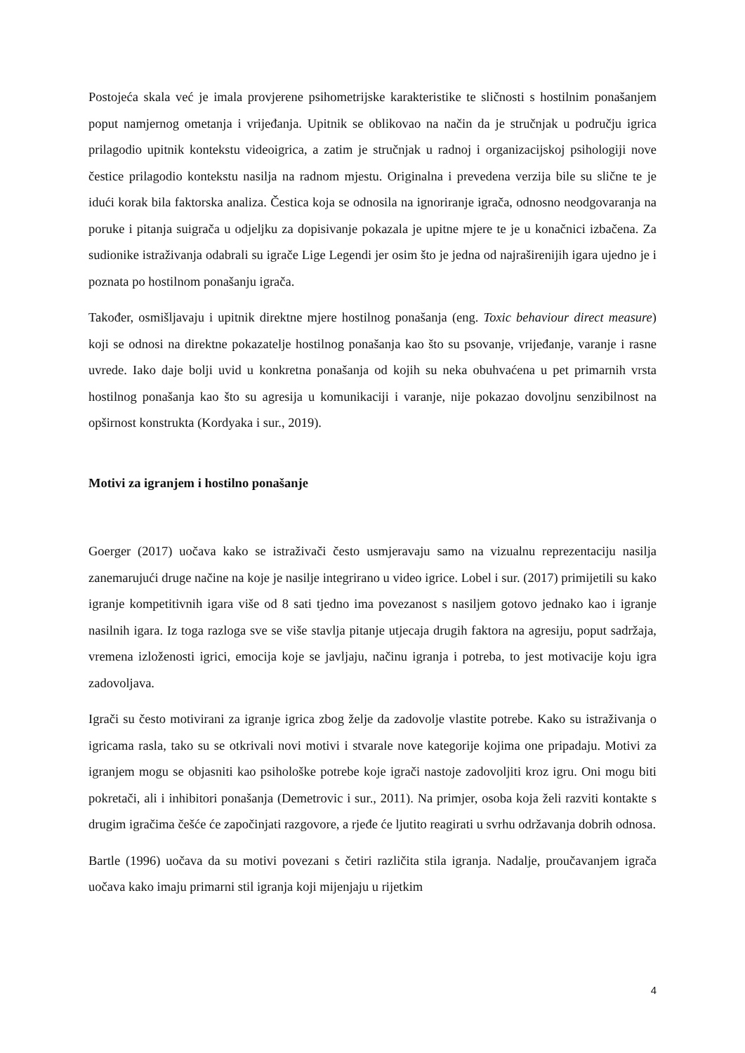Postojeća skala već je imala provjerene psihometrijske karakteristike te sličnosti s hostilnim ponašanjem poput namjernog ometanja i vrijeđanja. Upitnik se oblikovao na način da je stručnjak u području igrica prilagodio upitnik kontekstu videoigrica, a zatim je stručnjak u radnoj i organizacijskoj psihologiji nove čestice prilagodio kontekstu nasilja na radnom mjestu. Originalna i prevedena verzija bile su slične te je idući korak bila faktorska analiza. Čestica koja se odnosila na ignoriranje igrača, odnosno neodgovaranja na poruke i pitanja suigrača u odjeljku za dopisivanje pokazala je upitne mjere te je u konačnici izbačena. Za sudionike istraživanja odabrali su igrače Lige Legendi jer osim što je jedna od najraširenijih igara ujedno je i poznata po hostilnom ponašanju igrača.
Također, osmišljavaju i upitnik direktne mjere hostilnog ponašanja (eng. Toxic behaviour direct measure) koji se odnosi na direktne pokazatelje hostilnog ponašanja kao što su psovanje, vrijeđanje, varanje i rasne uvrede. Iako daje bolji uvid u konkretna ponašanja od kojih su neka obuhvaćena u pet primarnih vrsta hostilnog ponašanja kao što su agresija u komunikaciji i varanje, nije pokazao dovoljnu senzibilnost na opširnost konstrukta (Kordyaka i sur., 2019).
Motivi za igranjem i hostilno ponašanje
Goerger (2017) uočava kako se istraživači često usmjeravaju samo na vizualnu reprezentaciju nasilja zanemarujući druge načine na koje je nasilje integrirano u video igrice. Lobel i sur. (2017) primijetili su kako igranje kompetitivnih igara više od 8 sati tjedno ima povezanost s nasiljem gotovo jednako kao i igranje nasilnih igara. Iz toga razloga sve se više stavlja pitanje utjecaja drugih faktora na agresiju, poput sadržaja, vremena izloženosti igrici, emocija koje se javljaju, načinu igranja i potreba, to jest motivacije koju igra zadovoljava.
Igrači su često motivirani za igranje igrica zbog želje da zadovolje vlastite potrebe. Kako su istraživanja o igricama rasla, tako su se otkrivali novi motivi i stvarale nove kategorije kojima one pripadaju. Motivi za igranjem mogu se objasniti kao psihološke potrebe koje igrači nastoje zadovoljiti kroz igru. Oni mogu biti pokretači, ali i inhibitori ponašanja (Demetrovic i sur., 2011). Na primjer, osoba koja želi razviti kontakte s drugim igračima češće će započinjati razgovore, a rjeđe će ljutito reagirati u svrhu održavanja dobrih odnosa.
Bartle (1996) uočava da su motivi povezani s četiri različita stila igranja. Nadalje, proučavanjem igrača uočava kako imaju primarni stil igranja koji mijenjaju u rijetkim
4